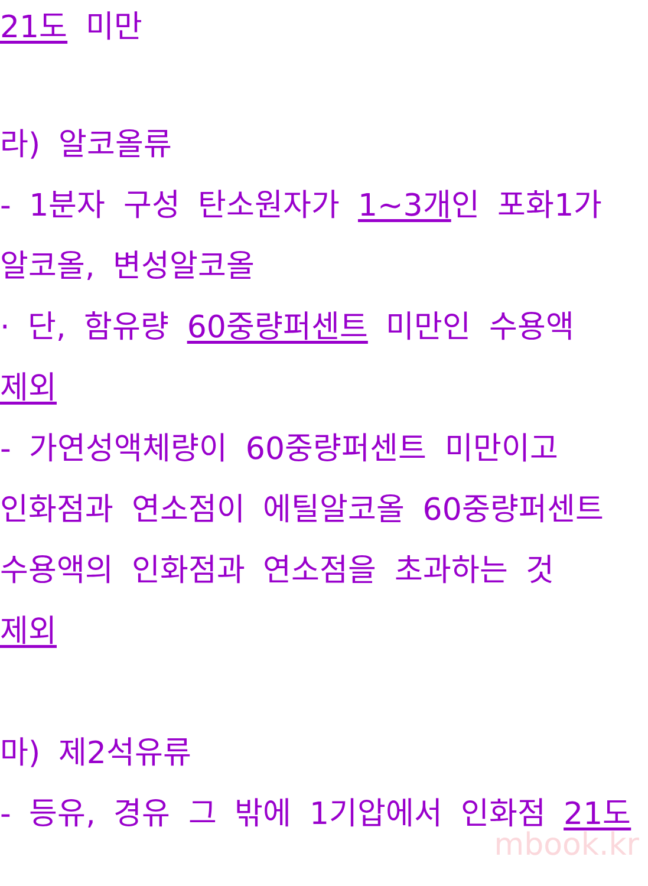21도 미만
라) 알코올류
- 1분자 구성 탄소원자가 1~3개인 포화1가
알코올, 변성알코올
· 단, 함유량 60중량퍼센트 미만인 수용액
제외
- 가연성액체량이 60중량퍼센트 미만이고
인화점과 연소점이 에틸알코올 60중량퍼센트
수용액의 인화점과 연소점을 초과하는 것
제외
마) 제2석유류
- 등유, 경유 그 밖에 1기압에서 인화점 21도
mbook.kr